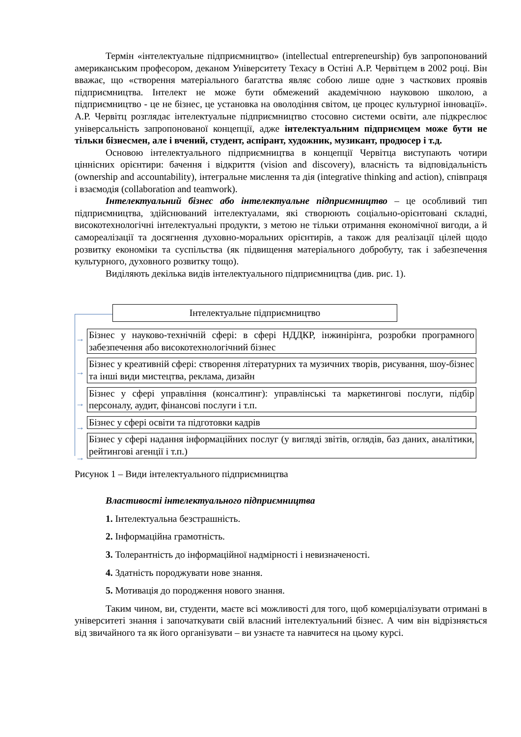Термін «інтелектуальне підприємництво» (intellectual entrepreneurship) був запропонований американським професором, деканом Університету Техасу в Остіні А.Р. Червітцем в 2002 році. Він вважає, що «створення матеріального багатства являє собою лише одне з часткових проявів підприємництва. Інтелект не може бути обмежений академічною науковою школою, а підприємництво - це не бізнес, це установка на оволодіння світом, це процес культурної інновації». А.Р. Червітц розглядає інтелектуальне підприємництво стосовно системи освіти, але підкреслює універсальність запропонованої концепції, адже інтелектуальним підприємцем може бути не тільки бізнесмен, але і вчений, студент, аспірант, художник, музикант, продюсер і т.д.
Основою інтелектуального підприємництва в концепції Червітца виступають чотири ціннісних орієнтири: бачення і відкриття (vision and discovery), власність та відповідальність (ownership and accountability), інтегральне мислення та дія (integrative thinking and action), співпраця і взаємодія (collaboration and teamwork).
Інтелектуальний бізнес або інтелектуальне підприємництво – це особливий тип підприємництва, здійснюваний інтелектуалами, які створюють соціально-орієнтовані складні, високотехнологічні інтелектуальні продукти, з метою не тільки отримання економічної вигоди, а й самореалізації та досягнення духовно-моральних орієнтирів, а також для реалізації цілей щодо розвитку економіки та суспільства (як підвищення матеріального добробуту, так і забезпечення культурного, духовного розвитку тощо).
Виділяють декілька видів інтелектуального підприємництва (див. рис. 1).
→
→
→
→
→
Інтелектуальне підприємництво
Бізнес у науково-технічній сфері: в сфері НДДКР, інжинірінга, розробки програмного забезпечення або високотехнологічний бізнес
Бізнес у креативній сфері: створення літературних та музичних творів, рисування, шоу-бізнес та інші види мистецтва, реклама, дизайн
Бізнес у сфері управління (консалтинг): управлінські та маркетингові послуги, підбір персоналу, аудит, фінансові послуги і т.п.
Бізнес у сфері освіти та підготовки кадрів
Бізнес у сфері надання інформаційних послуг (у вигляді звітів, оглядів, баз даних, аналітики, рейтингові агенції і т.п.)
Рисунок 1 – Види інтелектуального підприємництва
Властивості інтелектуального підприємництва
1. Інтелектуальна безстрашність.
2. Інформаційна грамотність.
3. Толерантність до інформаційної надмірності і невизначеності.
4. Здатність породжувати нове знання.
5. Мотивація до породження нового знання.
Таким чином, ви, студенти, маєте всі можливості для того, щоб комерціалізувати отримані в університеті знання і започаткувати свій власний інтелектуальний бізнес. А чим він відрізняється від звичайного та як його організувати – ви узнаєте та навчитеся на цьому курсі.